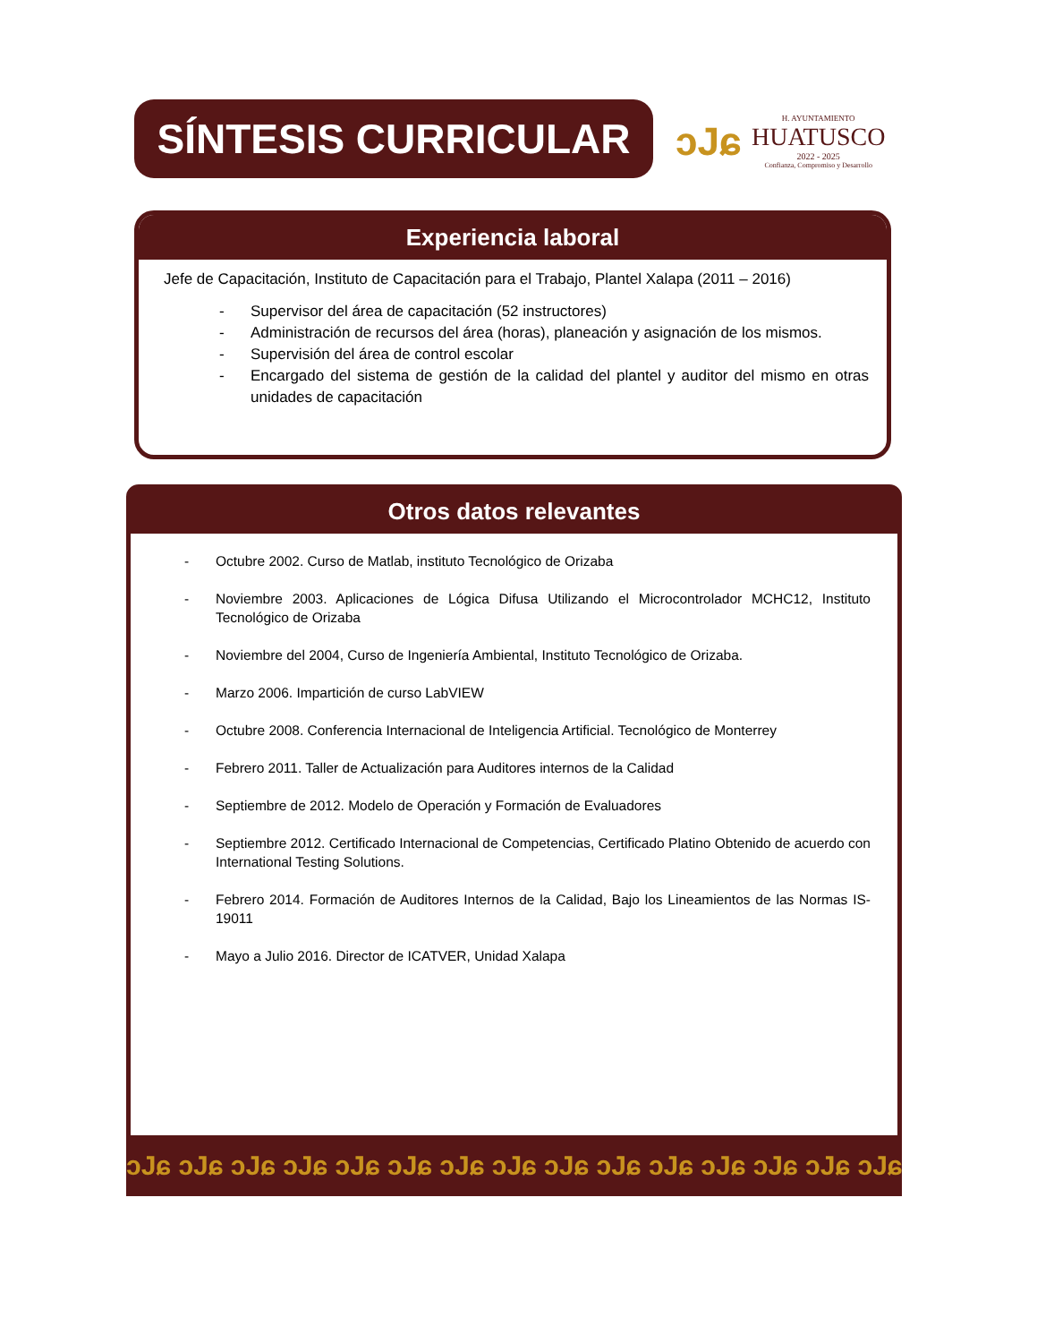SÍNTESIS CURRICULAR
ɔJɕ
H. AYUNTAMIENTO
HUATUSCO
2022 - 2025
Confianza, Compromiso y Desarrollo
Experiencia laboral
Jefe de Capacitación, Instituto de Capacitación para el Trabajo, Plantel Xalapa (2011 – 2016)
- Supervisor del área de capacitación (52 instructores)
- Administración de recursos del área (horas), planeación y asignación de los mismos.
- Supervisión del área de control escolar
- Encargado del sistema de gestión de la calidad del plantel y auditor del mismo en otras unidades de capacitación
Otros datos relevantes
- Octubre 2002. Curso de Matlab, instituto Tecnológico de Orizaba
- Noviembre 2003. Aplicaciones de Lógica Difusa Utilizando el Microcontrolador MCHC12, Instituto Tecnológico de Orizaba
- Noviembre del 2004, Curso de Ingeniería Ambiental, Instituto Tecnológico de Orizaba.
- Marzo 2006. Impartición de curso LabVIEW
- Octubre 2008. Conferencia Internacional de Inteligencia Artificial. Tecnológico de Monterrey
- Febrero 2011. Taller de Actualización para Auditores internos de la Calidad
- Septiembre de 2012. Modelo de Operación y Formación de Evaluadores
- Septiembre 2012. Certificado Internacional de Competencias, Certificado Platino Obtenido de acuerdo con International Testing Solutions.
- Febrero 2014. Formación de Auditores Internos de la Calidad, Bajo los Lineamientos de las Normas IS-19011
- Mayo a Julio 2016. Director de ICATVER, Unidad Xalapa
ɔJɕ ɔJɕ ɔJɕ ɔJɕ ɔJɕ ɔJɕ ɔJɕ ɔJɕ ɔJɕ ɔJɕ ɔJɕ ɔJɕ ɔJɕ ɔJɕ ɔJɕ